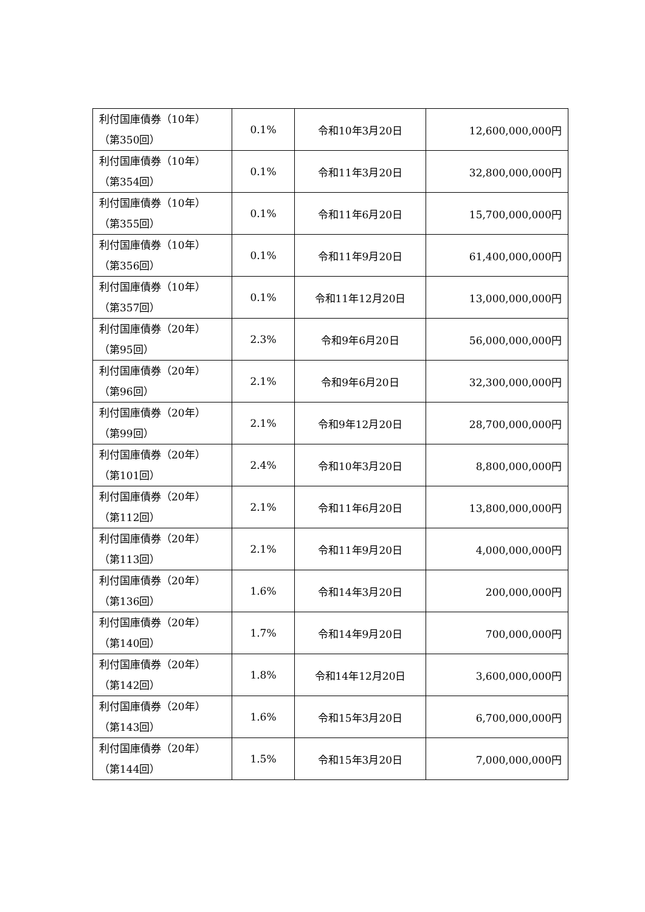| 利付国庫債券（10年） （第350回） | 0.1% | 令和10年3月20日 | 12,600,000,000円 |
| 利付国庫債券（10年） （第354回） | 0.1% | 令和11年3月20日 | 32,800,000,000円 |
| 利付国庫債券（10年） （第355回） | 0.1% | 令和11年6月20日 | 15,700,000,000円 |
| 利付国庫債券（10年） （第356回） | 0.1% | 令和11年9月20日 | 61,400,000,000円 |
| 利付国庫債券（10年） （第357回） | 0.1% | 令和11年12月20日 | 13,000,000,000円 |
| 利付国庫債券（20年） （第95回） | 2.3% | 令和9年6月20日 | 56,000,000,000円 |
| 利付国庫債券（20年） （第96回） | 2.1% | 令和9年6月20日 | 32,300,000,000円 |
| 利付国庫債券（20年） （第99回） | 2.1% | 令和9年12月20日 | 28,700,000,000円 |
| 利付国庫債券（20年） （第101回） | 2.4% | 令和10年3月20日 | 8,800,000,000円 |
| 利付国庫債券（20年） （第112回） | 2.1% | 令和11年6月20日 | 13,800,000,000円 |
| 利付国庫債券（20年） （第113回） | 2.1% | 令和11年9月20日 | 4,000,000,000円 |
| 利付国庫債券（20年） （第136回） | 1.6% | 令和14年3月20日 | 200,000,000円 |
| 利付国庫債券（20年） （第140回） | 1.7% | 令和14年9月20日 | 700,000,000円 |
| 利付国庫債券（20年） （第142回） | 1.8% | 令和14年12月20日 | 3,600,000,000円 |
| 利付国庫債券（20年） （第143回） | 1.6% | 令和15年3月20日 | 6,700,000,000円 |
| 利付国庫債券（20年） （第144回） | 1.5% | 令和15年3月20日 | 7,000,000,000円 |